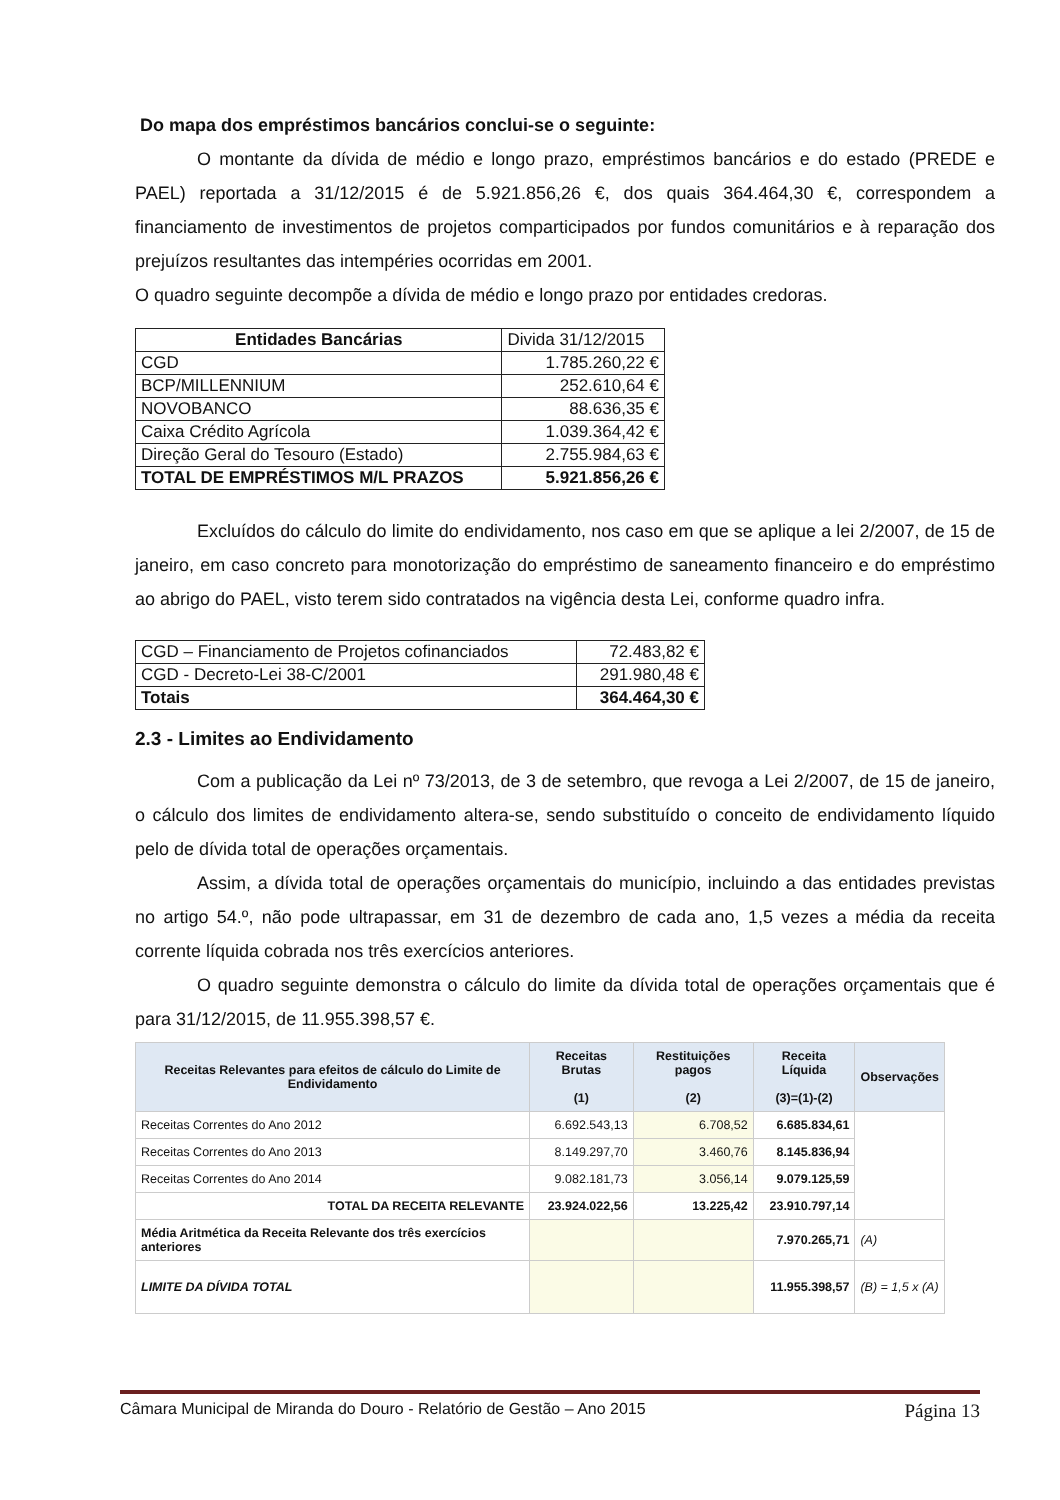Do mapa dos empréstimos bancários conclui-se o seguinte:
O montante da dívida de médio e longo prazo, empréstimos bancários e do estado (PREDE e PAEL) reportada a 31/12/2015 é de 5.921.856,26 €, dos quais 364.464,30 €, correspondem a financiamento de investimentos de projetos comparticipados por fundos comunitários e à reparação dos prejuízos resultantes das intempéries ocorridas em 2001.
O quadro seguinte decompõe a dívida de médio e longo prazo por entidades credoras.
| Entidades Bancárias | Divida 31/12/2015 |
| CGD | 1.785.260,22 € |
| BCP/MILLENNIUM | 252.610,64 € |
| NOVOBANCO | 88.636,35 € |
| Caixa Crédito Agrícola | 1.039.364,42 € |
| Direção Geral do Tesouro (Estado) | 2.755.984,63 € |
| TOTAL DE EMPRÉSTIMOS M/L PRAZOS | 5.921.856,26 € |
Excluídos do cálculo do limite do endividamento, nos caso em que se aplique a lei 2/2007, de 15 de janeiro, em caso concreto para monotorização do empréstimo de saneamento financeiro e do empréstimo ao abrigo do PAEL, visto terem sido contratados na vigência desta Lei, conforme quadro infra.
| CGD – Financiamento de Projetos cofinanciados | 72.483,82 € |
| CGD - Decreto-Lei 38-C/2001 | 291.980,48 € |
| Totais | 364.464,30 € |
2.3 - Limites ao Endividamento
Com a publicação da Lei nº 73/2013, de 3 de setembro, que revoga a Lei 2/2007, de 15 de janeiro, o cálculo dos limites de endividamento altera-se, sendo substituído o conceito de endividamento líquido pelo de dívida total de operações orçamentais.
Assim, a dívida total de operações orçamentais do município, incluindo a das entidades previstas no artigo 54.º, não pode ultrapassar, em 31 de dezembro de cada ano, 1,5 vezes a média da receita corrente líquida cobrada nos três exercícios anteriores.
O quadro seguinte demonstra o cálculo do limite da dívida total de operações orçamentais que é para 31/12/2015, de 11.955.398,57 €.
| Receitas Relevantes para efeitos de cálculo do Limite de Endividamento | Receitas Brutas (1) | Restituições pagos (2) | Receita Líquida (3)=(1)-(2) | Observações |
| --- | --- | --- | --- | --- |
| Receitas Correntes do Ano 2012 | 6.692.543,13 | 6.708,52 | 6.685.834,61 | |
| Receitas Correntes do Ano 2013 | 8.149.297,70 | 3.460,76 | 8.145.836,94 | |
| Receitas Correntes do Ano 2014 | 9.082.181,73 | 3.056,14 | 9.079.125,59 | |
| TOTAL DA RECEITA RELEVANTE | 23.924.022,56 | 13.225,42 | 23.910.797,14 | |
| Média Aritmética da Receita Relevante dos três exercícios anteriores | | | 7.970.265,71 | (A) |
| LIMITE DA DÍVIDA TOTAL | | | 11.955.398,57 | (B) = 1,5 x (A) |
Câmara Municipal de Miranda do Douro - Relatório de Gestão – Ano 2015 Página 13